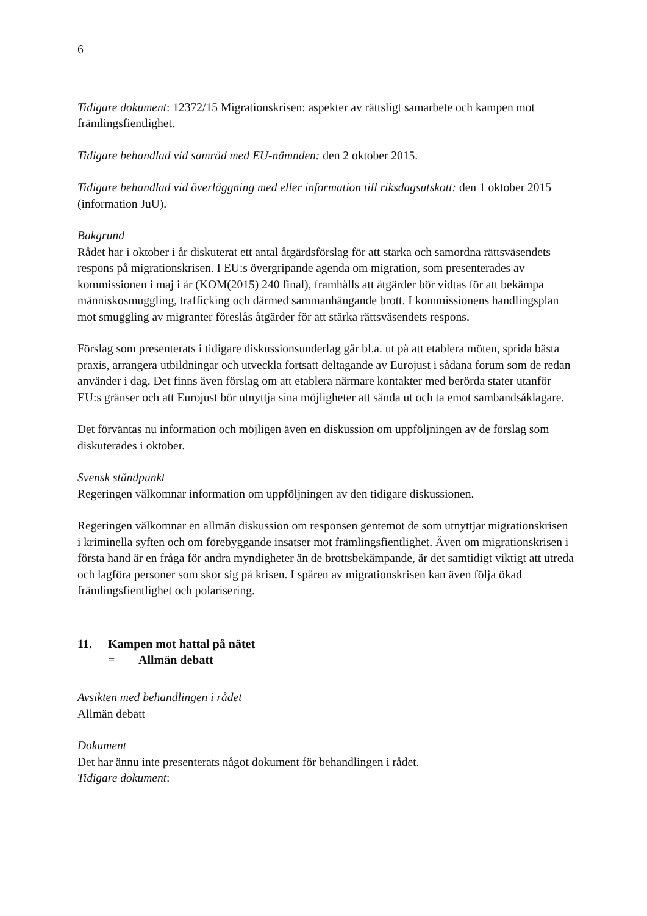6
Tidigare dokument: 12372/15 Migrationskrisen: aspekter av rättsligt samarbete och kampen mot främlingsfientlighet.
Tidigare behandlad vid samråd med EU-nämnden: den 2 oktober 2015.
Tidigare behandlad vid överläggning med eller information till riksdagsutskott: den 1 oktober 2015 (information JuU).
Bakgrund
Rådet har i oktober i år diskuterat ett antal åtgärdsförslag för att stärka och samordna rättsväsendets respons på migrationskrisen. I EU:s övergripande agenda om migration, som presenterades av kommissionen i maj i år (KOM(2015) 240 final), framhålls att åtgärder bör vidtas för att bekämpa människosmuggling, trafficking och därmed sammanhängande brott. I kommissionens handlingsplan mot smuggling av migranter föreslås åtgärder för att stärka rättsväsendets respons.
Förslag som presenterats i tidigare diskussionsunderlag går bl.a. ut på att etablera möten, sprida bästa praxis, arrangera utbildningar och utveckla fortsatt deltagande av Eurojust i sådana forum som de redan använder i dag. Det finns även förslag om att etablera närmare kontakter med berörda stater utanför EU:s gränser och att Eurojust bör utnyttja sina möjligheter att sända ut och ta emot sambandsåklagare.
Det förväntas nu information och möjligen även en diskussion om uppföljningen av de förslag som diskuterades i oktober.
Svensk ståndpunkt
Regeringen välkomnar information om uppföljningen av den tidigare diskussionen.
Regeringen välkomnar en allmän diskussion om responsen gentemot de som utnyttjar migrationskrisen i kriminella syften och om förebyggande insatser mot främlingsfientlighet. Även om migrationskrisen i första hand är en fråga för andra myndigheter än de brottsbekämpande, är det samtidigt viktigt att utreda och lagföra personer som skor sig på krisen. I spåren av migrationskrisen kan även följa ökad främlingsfientlighet och polarisering.
11. Kampen mot hattal på nätet
= Allmän debatt
Avsikten med behandlingen i rådet
Allmän debatt
Dokument
Det har ännu inte presenterats något dokument för behandlingen i rådet.
Tidigare dokument: –